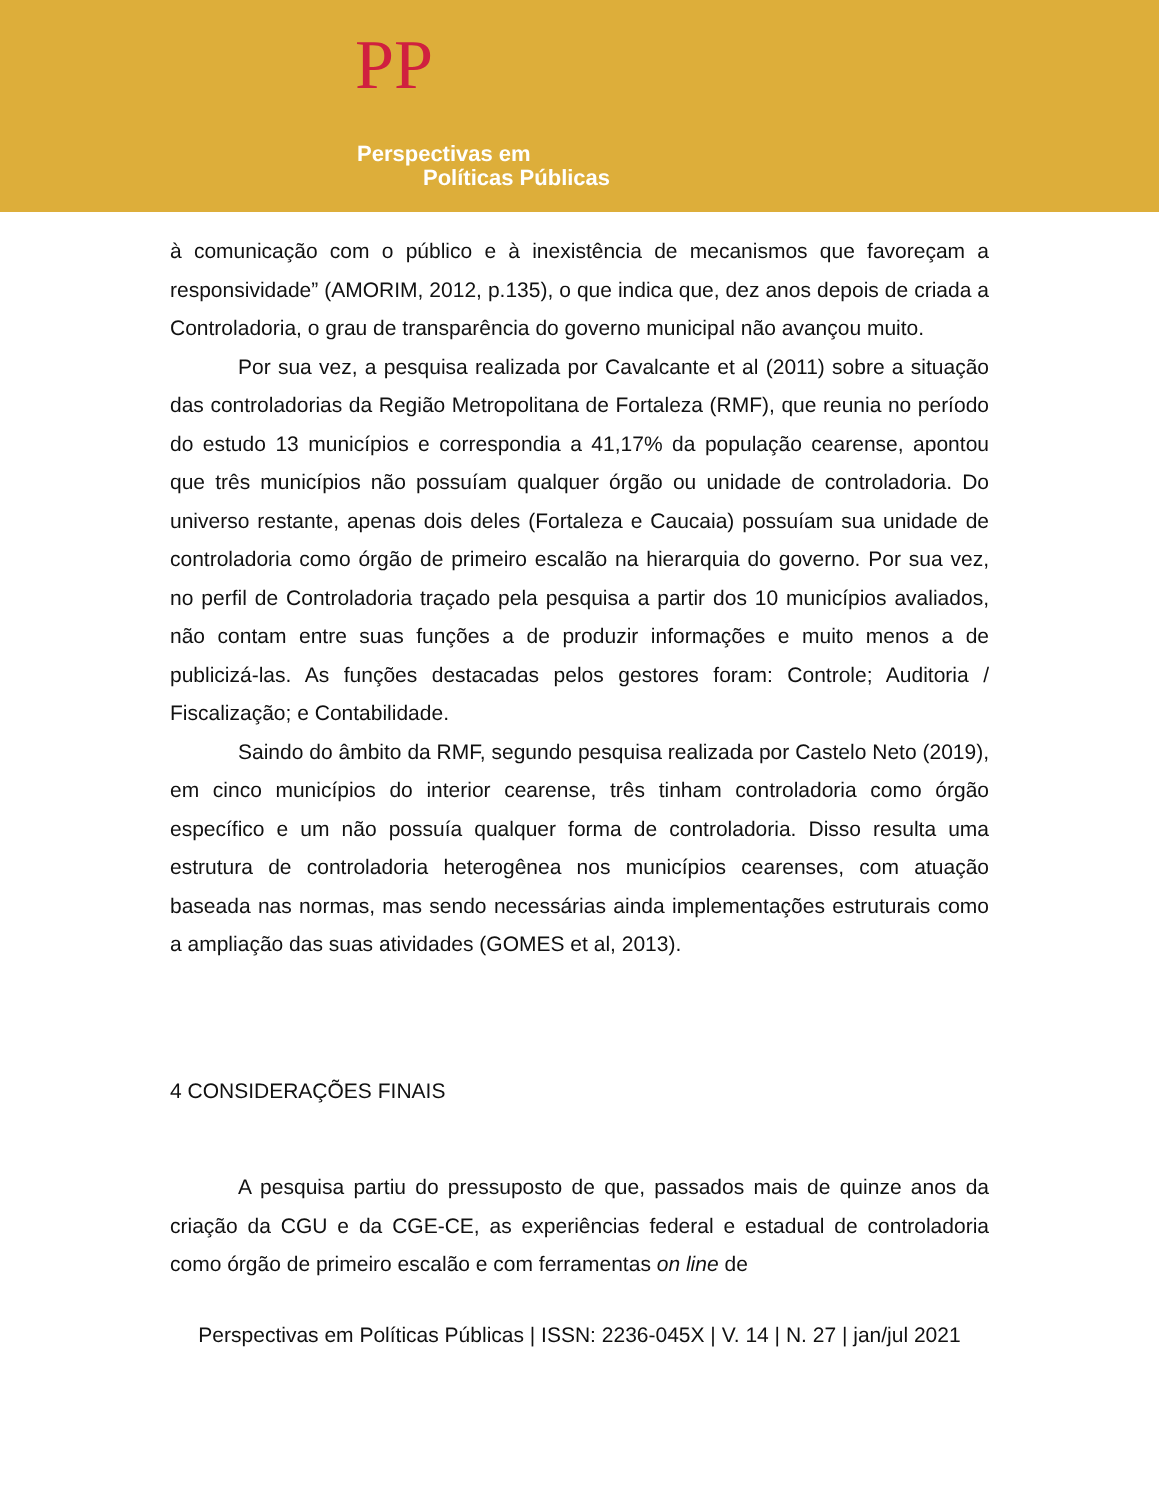PP
Perspectivas em
Políticas Públicas
à comunicação com o público e à inexistência de mecanismos que favoreçam a responsividade” (AMORIM, 2012, p.135), o que indica que, dez anos depois de criada a Controladoria, o grau de transparência do governo municipal não avançou muito.
Por sua vez, a pesquisa realizada por Cavalcante et al (2011) sobre a situação das controladorias da Região Metropolitana de Fortaleza (RMF), que reunia no período do estudo 13 municípios e correspondia a 41,17% da população cearense, apontou que três municípios não possuíam qualquer órgão ou unidade de controladoria. Do universo restante, apenas dois deles (Fortaleza e Caucaia) possuíam sua unidade de controladoria como órgão de primeiro escalão na hierarquia do governo. Por sua vez, no perfil de Controladoria traçado pela pesquisa a partir dos 10 municípios avaliados, não contam entre suas funções a de produzir informações e muito menos a de publicizá-las. As funções destacadas pelos gestores foram: Controle; Auditoria / Fiscalização; e Contabilidade.
Saindo do âmbito da RMF, segundo pesquisa realizada por Castelo Neto (2019), em cinco municípios do interior cearense, três tinham controladoria como órgão específico e um não possuía qualquer forma de controladoria. Disso resulta uma estrutura de controladoria heterogênea nos municípios cearenses, com atuação baseada nas normas, mas sendo necessárias ainda implementações estruturais como a ampliação das suas atividades (GOMES et al, 2013).
4 CONSIDERAÇÕES FINAIS
A pesquisa partiu do pressuposto de que, passados mais de quinze anos da criação da CGU e da CGE-CE, as experiências federal e estadual de controladoria como órgão de primeiro escalão e com ferramentas on line de
Perspectivas em Políticas Públicas | ISSN: 2236-045X | V. 14 | N. 27 | jan/jul 2021